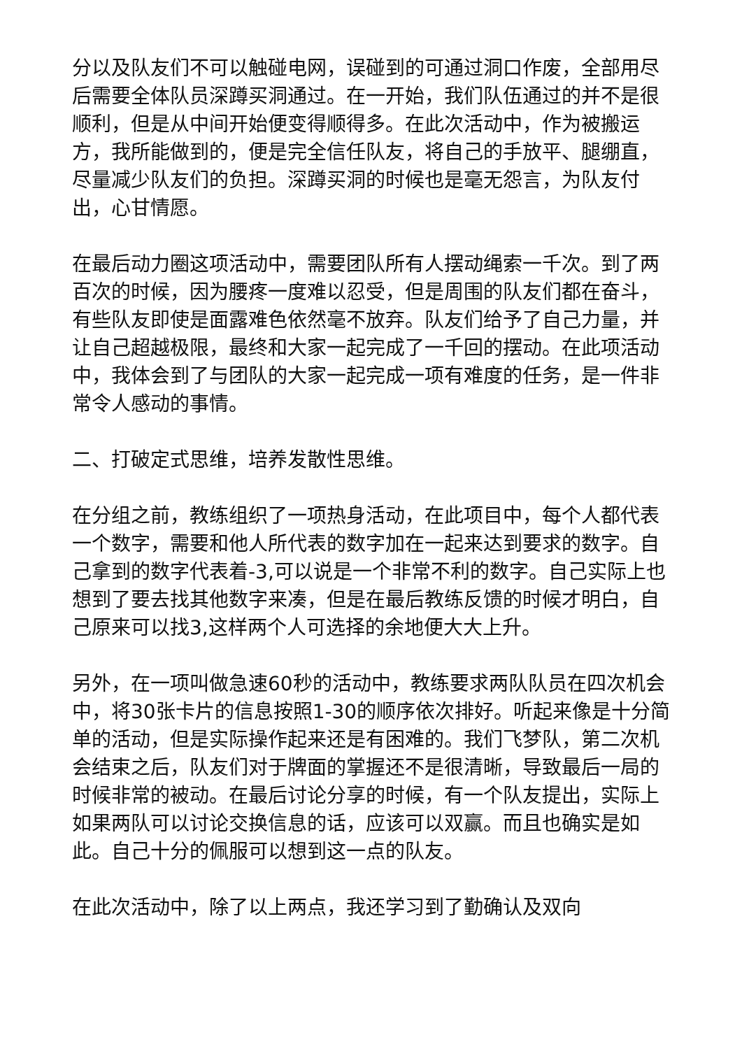分以及队友们不可以触碰电网，误碰到的可通过洞口作废，全部用尽后需要全体队员深蹲买洞通过。在一开始，我们队伍通过的并不是很顺利，但是从中间开始便变得顺得多。在此次活动中，作为被搬运方，我所能做到的，便是完全信任队友，将自己的手放平、腿绷直，尽量减少队友们的负担。深蹲买洞的时候也是毫无怨言，为队友付出，心甘情愿。
在最后动力圈这项活动中，需要团队所有人摆动绳索一千次。到了两百次的时候，因为腰疼一度难以忍受，但是周围的队友们都在奋斗，有些队友即使是面露难色依然毫不放弃。队友们给予了自己力量，并让自己超越极限，最终和大家一起完成了一千回的摆动。在此项活动中，我体会到了与团队的大家一起完成一项有难度的任务，是一件非常令人感动的事情。
二、打破定式思维，培养发散性思维。
在分组之前，教练组织了一项热身活动，在此项目中，每个人都代表一个数字，需要和他人所代表的数字加在一起来达到要求的数字。自己拿到的数字代表着-3,可以说是一个非常不利的数字。自己实际上也想到了要去找其他数字来凑，但是在最后教练反馈的时候才明白，自己原来可以找3,这样两个人可选择的余地便大大上升。
另外，在一项叫做急速60秒的活动中，教练要求两队队员在四次机会中，将30张卡片的信息按照1-30的顺序依次排好。听起来像是十分简单的活动，但是实际操作起来还是有困难的。我们飞梦队，第二次机会结束之后，队友们对于牌面的掌握还不是很清晰，导致最后一局的时候非常的被动。在最后讨论分享的时候，有一个队友提出，实际上如果两队可以讨论交换信息的话，应该可以双赢。而且也确实是如此。自己十分的佩服可以想到这一点的队友。
在此次活动中，除了以上两点，我还学习到了勤确认及双向